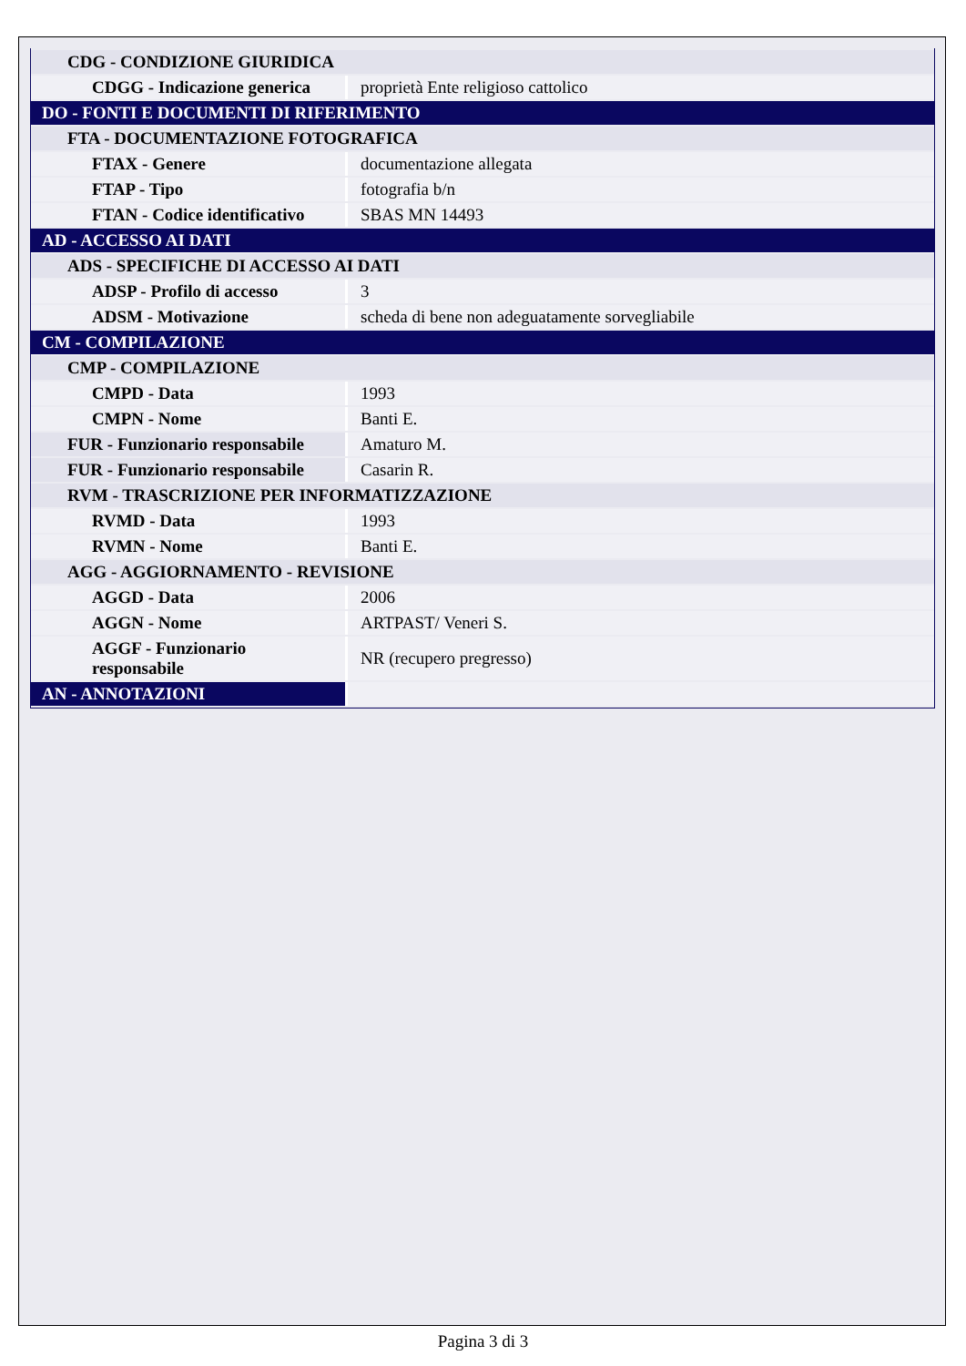| CDG - CONDIZIONE GIURIDICA | |
| CDGG - Indicazione generica | proprietà Ente religioso cattolico |
| DO - FONTI E DOCUMENTI DI RIFERIMENTO | |
| FTA - DOCUMENTAZIONE FOTOGRAFICA | |
| FTAX - Genere | documentazione allegata |
| FTAP - Tipo | fotografia b/n |
| FTAN - Codice identificativo | SBAS MN 14493 |
| AD - ACCESSO AI DATI | |
| ADS - SPECIFICHE DI ACCESSO AI DATI | |
| ADSP - Profilo di accesso | 3 |
| ADSM - Motivazione | scheda di bene non adeguatamente sorvegliabile |
| CM - COMPILAZIONE | |
| CMP - COMPILAZIONE | |
| CMPD - Data | 1993 |
| CMPN - Nome | Banti E. |
| FUR - Funzionario responsabile | Amaturo M. |
| FUR - Funzionario responsabile | Casarin R. |
| RVM - TRASCRIZIONE PER INFORMATIZZAZIONE | |
| RVMD - Data | 1993 |
| RVMN - Nome | Banti E. |
| AGG - AGGIORNAMENTO - REVISIONE | |
| AGGD - Data | 2006 |
| AGGN - Nome | ARTPAST/ Veneri S. |
| AGGF - Funzionario responsabile | NR (recupero pregresso) |
| AN - ANNOTAZIONI | |
Pagina 3 di 3